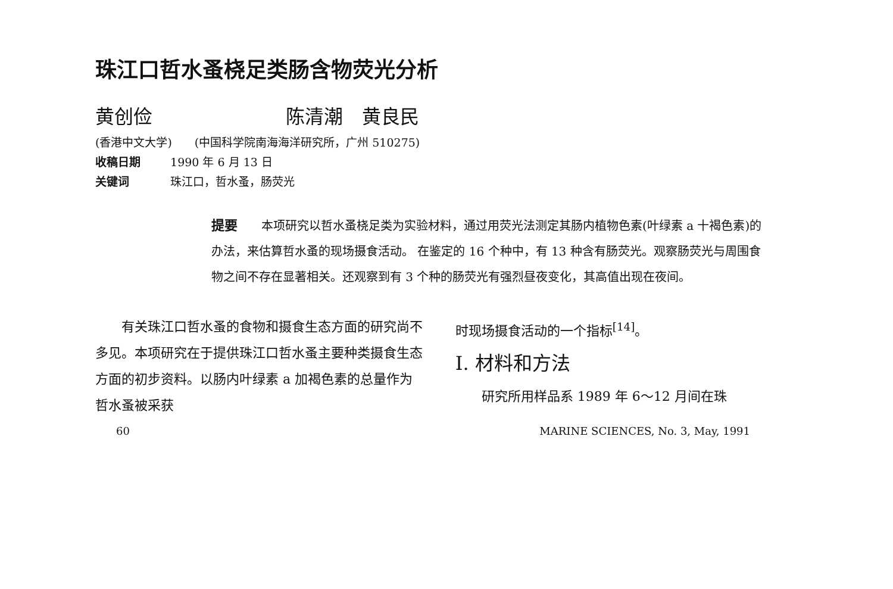珠江口哲水蚤桡足类肠含物荧光分析
黄创俭 陈清潮　黄良民
(香港中文大学)　　(中国科学院南海海洋研究所，广州 510275)
收稿日期 1990 年 6 月 13 日
关键词 珠江口，哲水蚤，肠荧光
提要 本项研究以哲水蚤桡足类为实验材料，通过用荧光法测定其肠内植物色素(叶绿素 a 十褐色素)的办法，来估算哲水蚤的现场摄食活动。 在鉴定的 16 个种中，有 13 种含有肠荧光。观察肠荧光与周围食物之间不存在显著相关。还观察到有 3 个种的肠荧光有强烈昼夜变化，其高值出现在夜间。
有关珠江口哲水蚤的食物和摄食生态方面的研究尚不多见。本项研究在于提供珠江口哲水蚤主要种类摄食生态方面的初步资料。以肠内叶绿素 a 加褐色素的总量作为哲水蚤被采获
时现场摄食活动的一个指标<sup>[14]</sup>。
I. 材料和方法
研究所用样品系 1989 年 6～12 月间在珠
60 MARINE SCIENCES, No. 3, May, 1991